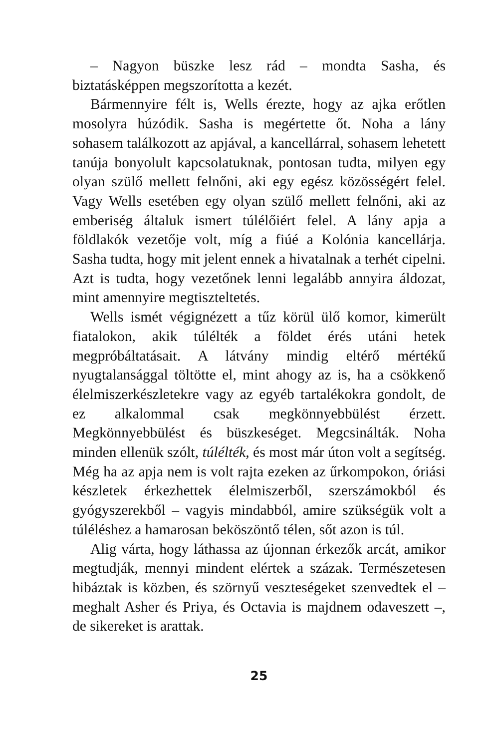– Nagyon büszke lesz rád – mondta Sasha, és biztatásképpen megszorította a kezét.
Bármennyire félt is, Wells érezte, hogy az ajka erőtlen mosolyra húzódik. Sasha is megértette őt. Noha a lány sohasem találkozott az apjával, a kancellárral, sohasem lehetett tanúja bonyolult kapcsolatuknak, pontosan tudta, milyen egy olyan szülő mellett felnőni, aki egy egész közösségért felel. Vagy Wells esetében egy olyan szülő mellett felnőni, aki az emberiség általuk ismert túlélőiért felel. A lány apja a földlakók vezetője volt, míg a fiúé a Kolónia kancellárja. Sasha tudta, hogy mit jelent ennek a hivatalnak a terhét cipelni. Azt is tudta, hogy vezetőnek lenni legalább annyira áldozat, mint amennyire megtiszteltetés.
Wells ismét végignézett a tűz körül ülő komor, kimerült fiatalokon, akik túlélték a földet érés utáni hetek megpróbáltatásait. A látvány mindig eltérő mértékű nyugtalansággal töltötte el, mint ahogy az is, ha a csökkenő élelmiszerkészletekre vagy az egyéb tartalékokra gondolt, de ez alkalommal csak megkönnyebbülést érzett. Megkönnyebbülést és büszkeséget. Megcsinálták. Noha minden ellenük szólt, túlélték, és most már úton volt a segítség. Még ha az apja nem is volt rajta ezeken az űrkompokon, óriási készletek érkezhettek élelmiszerből, szerszámokból és gyógyszerekből – vagyis mindabból, amire szükségük volt a túléléshez a hamarosan beköszöntő télen, sőt azon is túl.
Alig várta, hogy láthassa az újonnan érkezők arcát, amikor megtudják, mennyi mindent elértek a százak. Természetesen hibáztak is közben, és szörnyű veszteségeket szenvedtek el – meghalt Asher és Priya, és Octavia is majdnem odaveszett –, de sikereket is arattak.
25